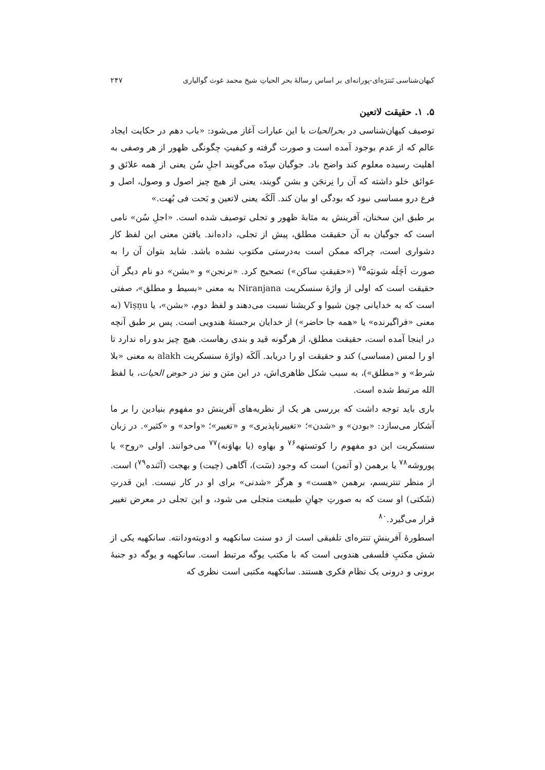کیهان‌شناسی تَنترَه‌ای-پورانه‌ای بر اساس رسالۀ بحر الحیاتِ شیخ محمد غوث گوالیاری ۲۴۷
۵. ۱. حقیقت لاتعین
توصیف کیهان‌شناسی در بحرالحیات با این عبارات آغاز می‌شود: «باب دهم در حکایت ایجاد عالم که از عدم بوجود آمده است و صورت گرفته و کیفیتِ چگونگی ظهور از هر وصفی به اهلیت رسیده معلوم کند واضح باد. جوگیان سِدّه می‌گویند اجلِ سُن یعنی از همه علائق و عوائق خلو داشته که آن را نِرنجَن و بشن گویند، یعنی از هیچ چیز اصول و وصول، اصل و فرع درو مساسی نبود که بودگی او بیان کند. اَلَکَه یعنی لاتعین و بَحت فی بُهت.»
بر طبق این سخنان، آفرینش به مثابۀ ظهور و تجلی توصیف شده است. «اجلِ سُن» نامی است که جوگیان به آن حقیقت مطلق، پیش از تجلی، داده‌اند. یافتن معنی این لفظ کار دشواری است، چراکه ممکن است به‌درستی مکتوب نشده باشد. شاید بتوان آن را به صورت اَچَلَه شونیَه<sup>۷۵</sup> («حقیقتِ ساکن») تصحیح کرد. «نرنجن» و «بشن» دو نام دیگر آن حقیقت است که اولی از واژۀ سنسکریت Niranjana به معنی «بسیط و مطلق»، صفتی است که به خدایانی چون شیوا و کریشنا نسبت می‌دهند و لفظ دوم، «بشن»، یا Viṣṇu (به معنی «فراگیرنده» یا «همه جا حاضر») از خدایان برجستۀ هندویی است. پس بر طبق آنچه در اینجا آمده است، حقیقت مطلق، از هرگونه قید و بندی رهاست. هیچ چیز بدو راه ندارد تا او را لمس (مساسی) کند و حقیقت او را دریابد. اَلَکَه (واژۀ سنسکریت alakh به معنی «بلا شرط» و «مطلق»)، به سبب شکل ظاهری‌اش، در این متن و نیز در حوض الحیات، با لفظ الله مرتبط شده است.
باری باید توجه داشت که بررسی هر یک از نظریه‌های آفرینش دو مفهوم بنیادین را بر ما آشکار می‌سازد: «بودن» و «شدن»؛ «تغییرناپذیری» و «تغییر»؛ «واحد» و «کثیر». در زبان سنسکریت این دو مفهوم را کوتستهه<sup>۷۶</sup> و بهاوه (یا بهاوَنه)<sup>۷۷</sup> می‌خوانند. اولی «روح» یا پوروشه<sup>۷۸</sup> یا برهمن (و آتمن) است که وجود (سَت)، آگاهی (چیت) و بهجت (آنَنده<sup>۷۹</sup>) است. از منظر تنتریسم، برهمن «هست» و هرگز «شدنی» برای او در کار نیست. این قدرتِ (شَکتی) او ست که به صورتِ جهانِ طبیعت متجلی می شود، و این تجلی در معرض تغییر قرار می‌گیرد.<sup>۸۰</sup>
اسطورۀ آفرینشِ تنتره‌ای تلفیقی است از دو سنت سانکهیه و ادویته‌ودانته. سانکهیه یکی از شش مکتبِ فلسفی هندویی است که با مکتب یوگه مرتبط است. سانکهیه و یوگه دو جنبۀ برونی و درونی یک نظام فکری هستند. سانکهیه مکتبی است نظری که